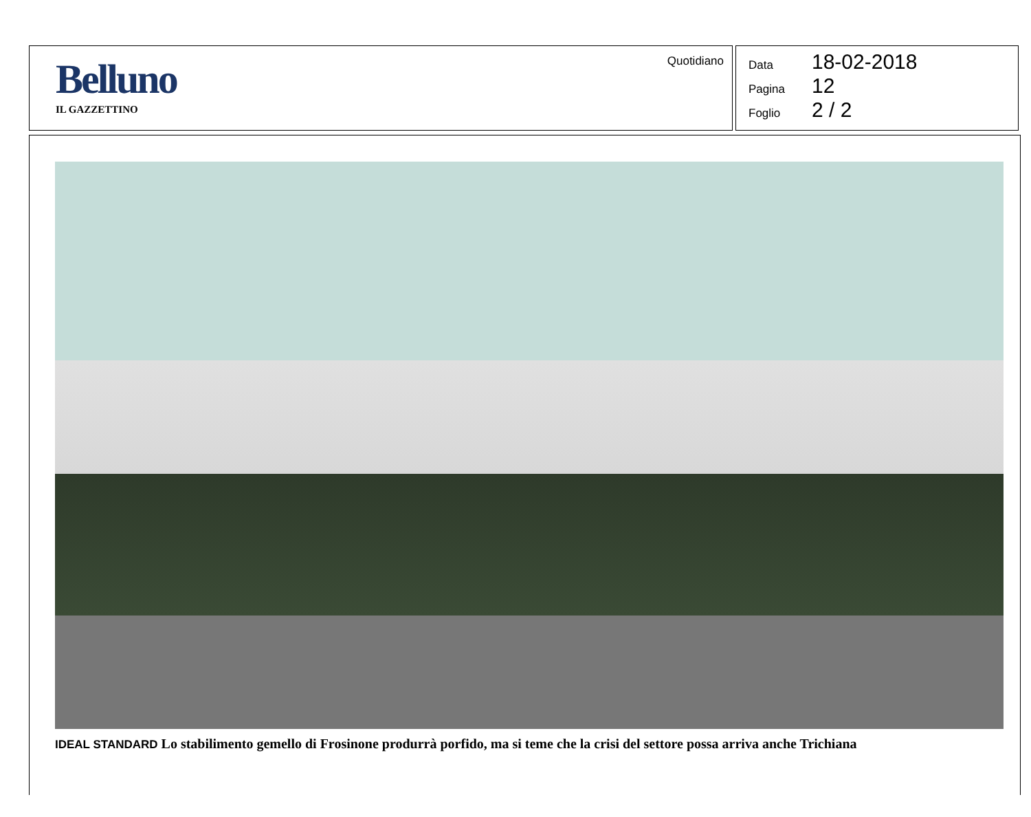Belluno
IL GAZZETTINO
Quotidiano
Data 18-02-2018
Pagina 12
Foglio 2 / 2
IDEAL STANDARD Lo stabilimento gemello di Frosinone produrrà porfido, ma si teme che la crisi del settore possa arriva anche Trichiana